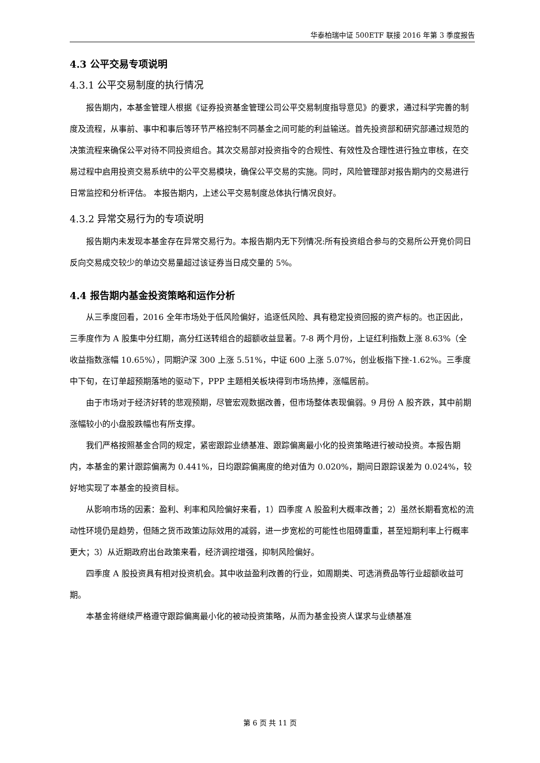华泰柏瑞中证 500ETF 联接 2016 年第 3 季度报告
4.3 公平交易专项说明
4.3.1 公平交易制度的执行情况
报告期内，本基金管理人根据《证券投资基金管理公司公平交易制度指导意见》的要求，通过科学完善的制度及流程，从事前、事中和事后等环节严格控制不同基金之间可能的利益输送。首先投资部和研究部通过规范的决策流程来确保公平对待不同投资组合。其次交易部对投资指令的合规性、有效性及合理性进行独立审核，在交易过程中启用投资交易系统中的公平交易模块，确保公平交易的实施。同时，风险管理部对报告期内的交易进行日常监控和分析评估。 本报告期内，上述公平交易制度总体执行情况良好。
4.3.2 异常交易行为的专项说明
报告期内未发现本基金存在异常交易行为。本报告期内无下列情况:所有投资组合参与的交易所公开竞价同日反向交易成交较少的单边交易量超过该证券当日成交量的 5%。
4.4 报告期内基金投资策略和运作分析
从三季度回看，2016 全年市场处于低风险偏好，追逐低风险、具有稳定投资回报的资产标的。也正因此，三季度作为 A 股集中分红期，高分红送转组合的超额收益显著。7-8 两个月份，上证红利指数上涨 8.63%（全收益指数涨幅 10.65%），同期沪深 300 上涨 5.51%，中证 600 上涨 5.07%，创业板指下挫-1.62%。三季度中下旬，在订单超预期落地的驱动下，PPP 主题相关板块得到市场热捧，涨幅居前。
由于市场对于经济好转的悲观预期，尽管宏观数据改善，但市场整体表现偏弱。9 月份 A 股齐跌，其中前期涨幅较小的小盘股跌幅也有所支撑。
我们严格按照基金合同的规定，紧密跟踪业绩基准、跟踪偏离最小化的投资策略进行被动投资。本报告期内，本基金的累计跟踪偏离为 0.441%，日均跟踪偏离度的绝对值为 0.020%，期间日跟踪误差为 0.024%，较好地实现了本基金的投资目标。
从影响市场的因素：盈利、利率和风险偏好来看，1）四季度 A 股盈利大概率改善；2）虽然长期看宽松的流动性环境仍是趋势，但随之货币政策边际效用的减弱，进一步宽松的可能性也阻碍重重，甚至短期利率上行概率更大；3）从近期政府出台政策来看，经济调控增强，抑制风险偏好。
四季度 A 股投资具有相对投资机会。其中收益盈利改善的行业，如周期类、可选消费品等行业超额收益可期。
本基金将继续严格遵守跟踪偏离最小化的被动投资策略，从而为基金投资人谋求与业绩基准
第 6 页 共 11 页